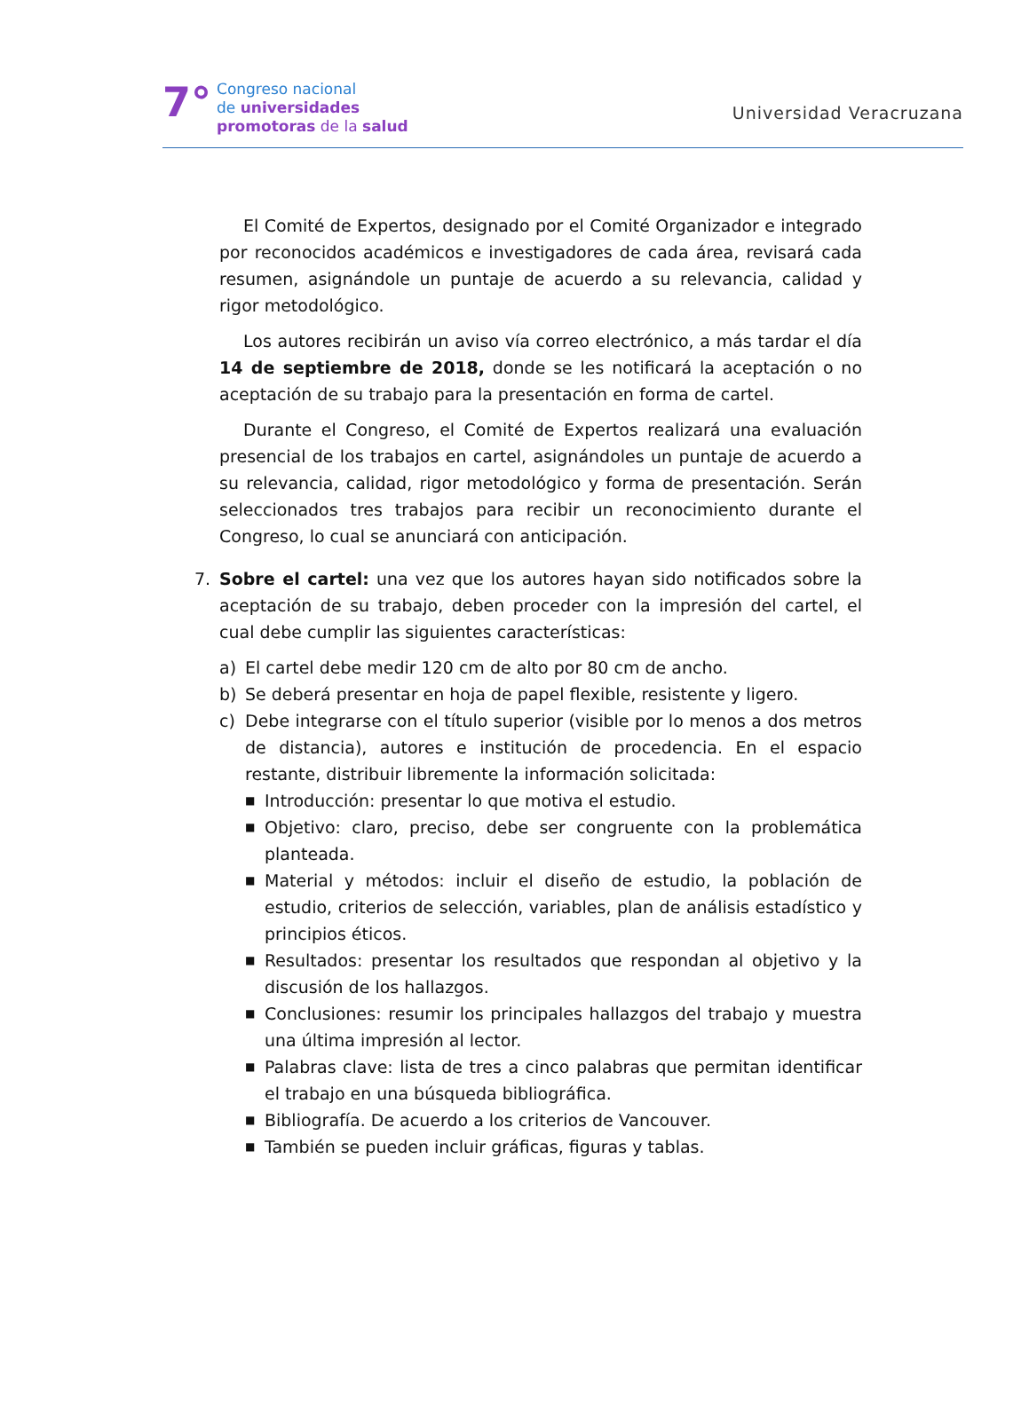7°
Congreso nacional
de universidades
promotoras de la salud
Universidad Veracruzana
El Comité de Expertos, designado por el Comité Organizador e integrado por reconocidos académicos e investigadores de cada área, revisará cada resumen, asignándole un puntaje de acuerdo a su relevancia, calidad y rigor metodológico.
Los autores recibirán un aviso vía correo electrónico, a más tardar el día 14 de septiembre de 2018, donde se les notificará la aceptación o no aceptación de su trabajo para la presentación en forma de cartel.
Durante el Congreso, el Comité de Expertos realizará una evaluación presencial de los trabajos en cartel, asignándoles un puntaje de acuerdo a su relevancia, calidad, rigor metodológico y forma de presentación. Serán seleccionados tres trabajos para recibir un reconocimiento durante el Congreso, lo cual se anunciará con anticipación.
7. Sobre el cartel: una vez que los autores hayan sido notificados sobre la aceptación de su trabajo, deben proceder con la impresión del cartel, el cual debe cumplir las siguientes características:
a) El cartel debe medir 120 cm de alto por 80 cm de ancho.
b) Se deberá presentar en hoja de papel flexible, resistente y ligero.
c) Debe integrarse con el título superior (visible por lo menos a dos metros de distancia), autores e institución de procedencia. En el espacio restante, distribuir libremente la información solicitada:
■
Introducción: presentar lo que motiva el estudio.
■
Objetivo: claro, preciso, debe ser congruente con la problemática planteada.
■
Material y métodos: incluir el diseño de estudio, la población de estudio, criterios de selección, variables, plan de análisis estadístico y principios éticos.
■
Resultados: presentar los resultados que respondan al objetivo y la discusión de los hallazgos.
■
Conclusiones: resumir los principales hallazgos del trabajo y muestra una última impresión al lector.
■
Palabras clave: lista de tres a cinco palabras que permitan identificar el trabajo en una búsqueda bibliográfica.
■
Bibliografía. De acuerdo a los criterios de Vancouver.
■
También se pueden incluir gráficas, figuras y tablas.